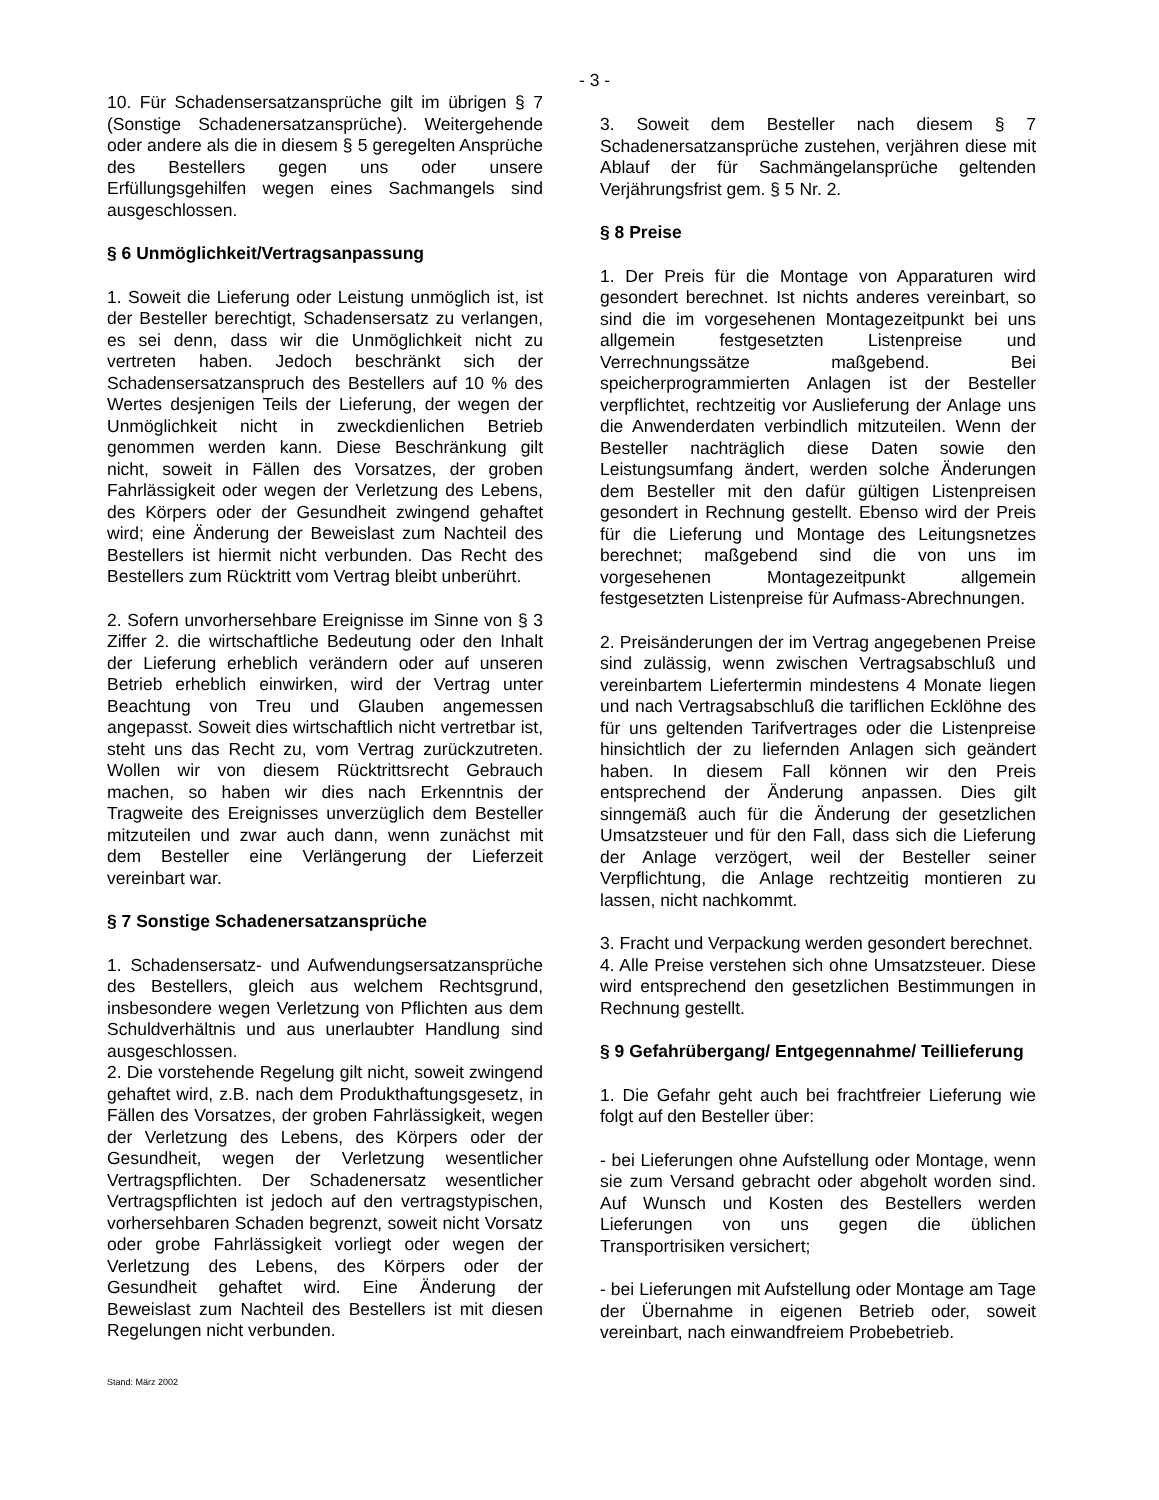- 3 -
10. Für Schadensersatzansprüche gilt im übrigen § 7 (Sonstige Schadenersatzansprüche). Weitergehende oder andere als die in diesem § 5 geregelten Ansprüche des Bestellers gegen uns oder unsere Erfüllungsgehilfen wegen eines Sachmangels sind ausgeschlossen.
§ 6 Unmöglichkeit/Vertragsanpassung
1. Soweit die Lieferung oder Leistung unmöglich ist, ist der Besteller berechtigt, Schadensersatz zu verlangen, es sei denn, dass wir die Unmöglichkeit nicht zu vertreten haben. Jedoch beschränkt sich der Schadensersatzanspruch des Bestellers auf 10 % des Wertes desjenigen Teils der Lieferung, der wegen der Unmöglichkeit nicht in zweckdienlichen Betrieb genommen werden kann. Diese Beschränkung gilt nicht, soweit in Fällen des Vorsatzes, der groben Fahrlässigkeit oder wegen der Verletzung des Lebens, des Körpers oder der Gesundheit zwingend gehaftet wird; eine Änderung der Beweislast zum Nachteil des Bestellers ist hiermit nicht verbunden. Das Recht des Bestellers zum Rücktritt vom Vertrag bleibt unberührt.
2. Sofern unvorhersehbare Ereignisse im Sinne von § 3 Ziffer 2. die wirtschaftliche Bedeutung oder den Inhalt der Lieferung erheblich verändern oder auf unseren Betrieb erheblich einwirken, wird der Vertrag unter Beachtung von Treu und Glauben angemessen angepasst. Soweit dies wirtschaftlich nicht vertretbar ist, steht uns das Recht zu, vom Vertrag zurückzutreten. Wollen wir von diesem Rücktrittsrecht Gebrauch machen, so haben wir dies nach Erkenntnis der Tragweite des Ereignisses unverzüglich dem Besteller mitzuteilen und zwar auch dann, wenn zunächst mit dem Besteller eine Verlängerung der Lieferzeit vereinbart war.
§ 7 Sonstige Schadenersatzansprüche
1. Schadensersatz- und Aufwendungsersatzansprüche des Bestellers, gleich aus welchem Rechtsgrund, insbesondere wegen Verletzung von Pflichten aus dem Schuldverhältnis und aus unerlaubter Handlung sind ausgeschlossen.
2. Die vorstehende Regelung gilt nicht, soweit zwingend gehaftet wird, z.B. nach dem Produkthaftungsgesetz, in Fällen des Vorsatzes, der groben Fahrlässigkeit, wegen der Verletzung des Lebens, des Körpers oder der Gesundheit, wegen der Verletzung wesentlicher Vertragspflichten. Der Schadenersatz wesentlicher Vertragspflichten ist jedoch auf den vertragstypischen, vorhersehbaren Schaden begrenzt, soweit nicht Vorsatz oder grobe Fahrlässigkeit vorliegt oder wegen der Verletzung des Lebens, des Körpers oder der Gesundheit gehaftet wird. Eine Änderung der Beweislast zum Nachteil des Bestellers ist mit diesen Regelungen nicht verbunden.
3. Soweit dem Besteller nach diesem § 7 Schadenersatzansprüche zustehen, verjähren diese mit Ablauf der für Sachmängelansprüche geltenden Verjährungsfrist gem. § 5 Nr. 2.
§ 8 Preise
1. Der Preis für die Montage von Apparaturen wird gesondert berechnet. Ist nichts anderes vereinbart, so sind die im vorgesehenen Montagezeitpunkt bei uns allgemein festgesetzten Listenpreise und Verrechnungssätze maßgebend. Bei speicherprogrammierten Anlagen ist der Besteller verpflichtet, rechtzeitig vor Auslieferung der Anlage uns die Anwenderdaten verbindlich mitzuteilen. Wenn der Besteller nachträglich diese Daten sowie den Leistungsumfang ändert, werden solche Änderungen dem Besteller mit den dafür gültigen Listenpreisen gesondert in Rechnung gestellt. Ebenso wird der Preis für die Lieferung und Montage des Leitungsnetzes berechnet; maßgebend sind die von uns im vorgesehenen Montagezeitpunkt allgemein festgesetzten Listenpreise für Aufmass-Abrechnungen.
2. Preisänderungen der im Vertrag angegebenen Preise sind zulässig, wenn zwischen Vertragsabschluß und vereinbartem Liefertermin mindestens 4 Monate liegen und nach Vertragsabschluß die tariflichen Ecklöhne des für uns geltenden Tarifvertrages oder die Listenpreise hinsichtlich der zu liefernden Anlagen sich geändert haben. In diesem Fall können wir den Preis entsprechend der Änderung anpassen. Dies gilt sinngemäß auch für die Änderung der gesetzlichen Umsatzsteuer und für den Fall, dass sich die Lieferung der Anlage verzögert, weil der Besteller seiner Verpflichtung, die Anlage rechtzeitig montieren zu lassen, nicht nachkommt.
3. Fracht und Verpackung werden gesondert berechnet.
4. Alle Preise verstehen sich ohne Umsatzsteuer. Diese wird entsprechend den gesetzlichen Bestimmungen in Rechnung gestellt.
§ 9 Gefahrübergang/ Entgegennahme/ Teillieferung
1. Die Gefahr geht auch bei frachtfreier Lieferung wie folgt auf den Besteller über:
- bei Lieferungen ohne Aufstellung oder Montage, wenn sie zum Versand gebracht oder abgeholt worden sind. Auf Wunsch und Kosten des Bestellers werden Lieferungen von uns gegen die üblichen Transportrisiken versichert;
- bei Lieferungen mit Aufstellung oder Montage am Tage der Übernahme in eigenen Betrieb oder, soweit vereinbart, nach einwandfreiem Probebetrieb.
Stand: März 2002